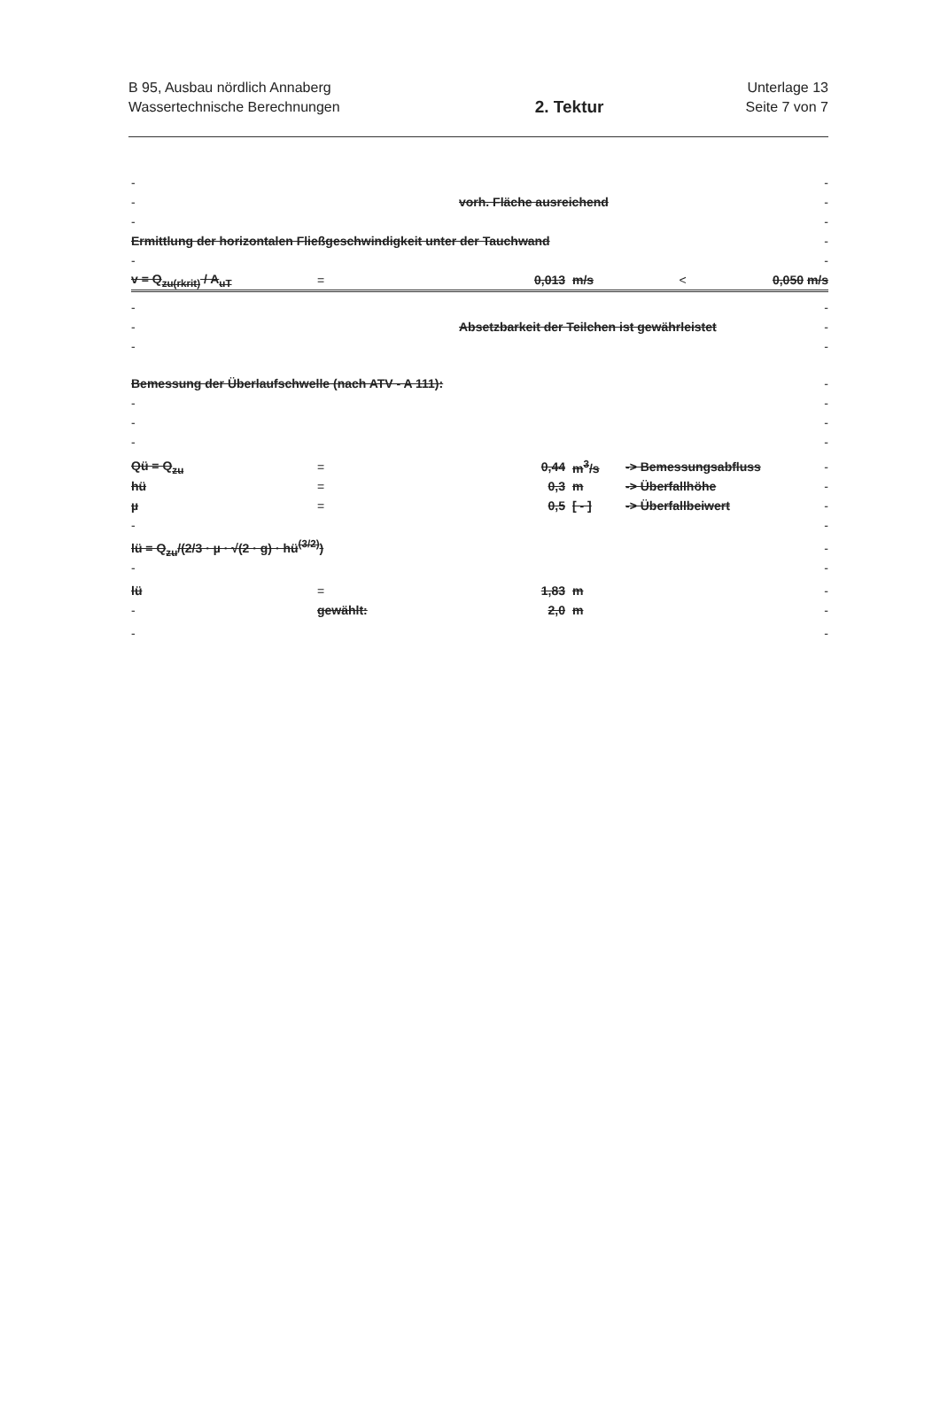B 95, Ausbau nördlich Annaberg
Wassertechnische Berechnungen
2. Tektur
Unterlage 13
Seite 7 von 7
- -
- vorh. Fläche ausreichend -
- -
Ermittlung der horizontalen Fließgeschwindigkeit unter der Tauchwand
-
- -
v = Q<sub>zu(rkrit)</sub> / A<sub>uT</sub> = 0,013 m/s < 0,050 m/s
- -
-
Absetzbarkeit der Teilchen ist gewährleistet
-
- -
Bemessung der Überlaufschwelle (nach ATV - A 111):
-
- -
- -
- -
Qü = Q<sub>zu</sub> = 0,44 m<sup>3</sup>/s -> Bemessungsabfluss -
hü = 0,3 m -> Überfallhöhe -
µ = 0,5 [ - ] -> Überfallbeiwert -
- -
lü = Q<sub>zu</sub>/(2/3 · µ · √(2 · g) · hü<sup>(3/2)</sup>)
-
- -
lü = 1,83 m -
- gewählt: 2,0 m -
- -